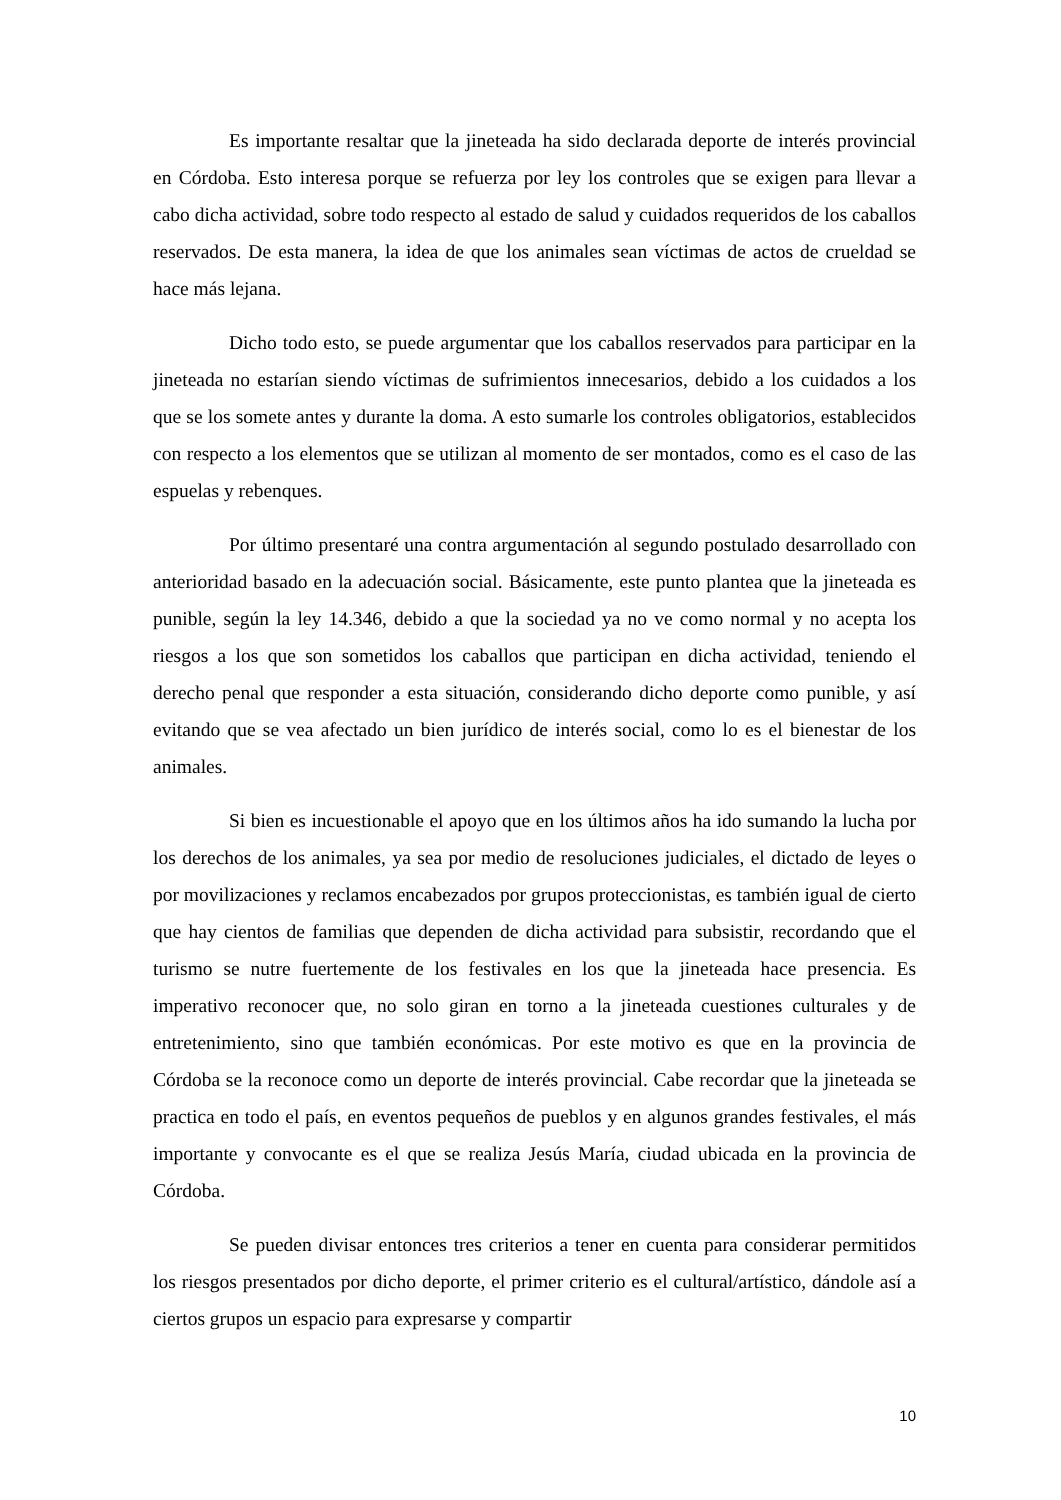Es importante resaltar que la jineteada ha sido declarada deporte de interés provincial en Córdoba. Esto interesa porque se refuerza por ley los controles que se exigen para llevar a cabo dicha actividad, sobre todo respecto al estado de salud y cuidados requeridos de los caballos reservados. De esta manera, la idea de que los animales sean víctimas de actos de crueldad se hace más lejana.
Dicho todo esto, se puede argumentar que los caballos reservados para participar en la jineteada no estarían siendo víctimas de sufrimientos innecesarios, debido a los cuidados a los que se los somete antes y durante la doma. A esto sumarle los controles obligatorios, establecidos con respecto a los elementos que se utilizan al momento de ser montados, como es el caso de las espuelas y rebenques.
Por último presentaré una contra argumentación al segundo postulado desarrollado con anterioridad basado en la adecuación social. Básicamente, este punto plantea que la jineteada es punible, según la ley 14.346, debido a que la sociedad ya no ve como normal y no acepta los riesgos a los que son sometidos los caballos que participan en dicha actividad, teniendo el derecho penal que responder a esta situación, considerando dicho deporte como punible, y así evitando que se vea afectado un bien jurídico de interés social, como lo es el bienestar de los animales.
Si bien es incuestionable el apoyo que en los últimos años ha ido sumando la lucha por los derechos de los animales, ya sea por medio de resoluciones judiciales, el dictado de leyes o por movilizaciones y reclamos encabezados por grupos proteccionistas, es también igual de cierto que hay cientos de familias que dependen de dicha actividad para subsistir, recordando que el turismo se nutre fuertemente de los festivales en los que la jineteada hace presencia. Es imperativo reconocer que, no solo giran en torno a la jineteada cuestiones culturales y de entretenimiento, sino que también económicas. Por este motivo es que en la provincia de Córdoba se la reconoce como un deporte de interés provincial. Cabe recordar que la jineteada se practica en todo el país, en eventos pequeños de pueblos y en algunos grandes festivales, el más importante y convocante es el que se realiza Jesús María, ciudad ubicada en la provincia de Córdoba.
Se pueden divisar entonces tres criterios a tener en cuenta para considerar permitidos los riesgos presentados por dicho deporte, el primer criterio es el cultural/artístico, dándole así a ciertos grupos un espacio para expresarse y compartir
10